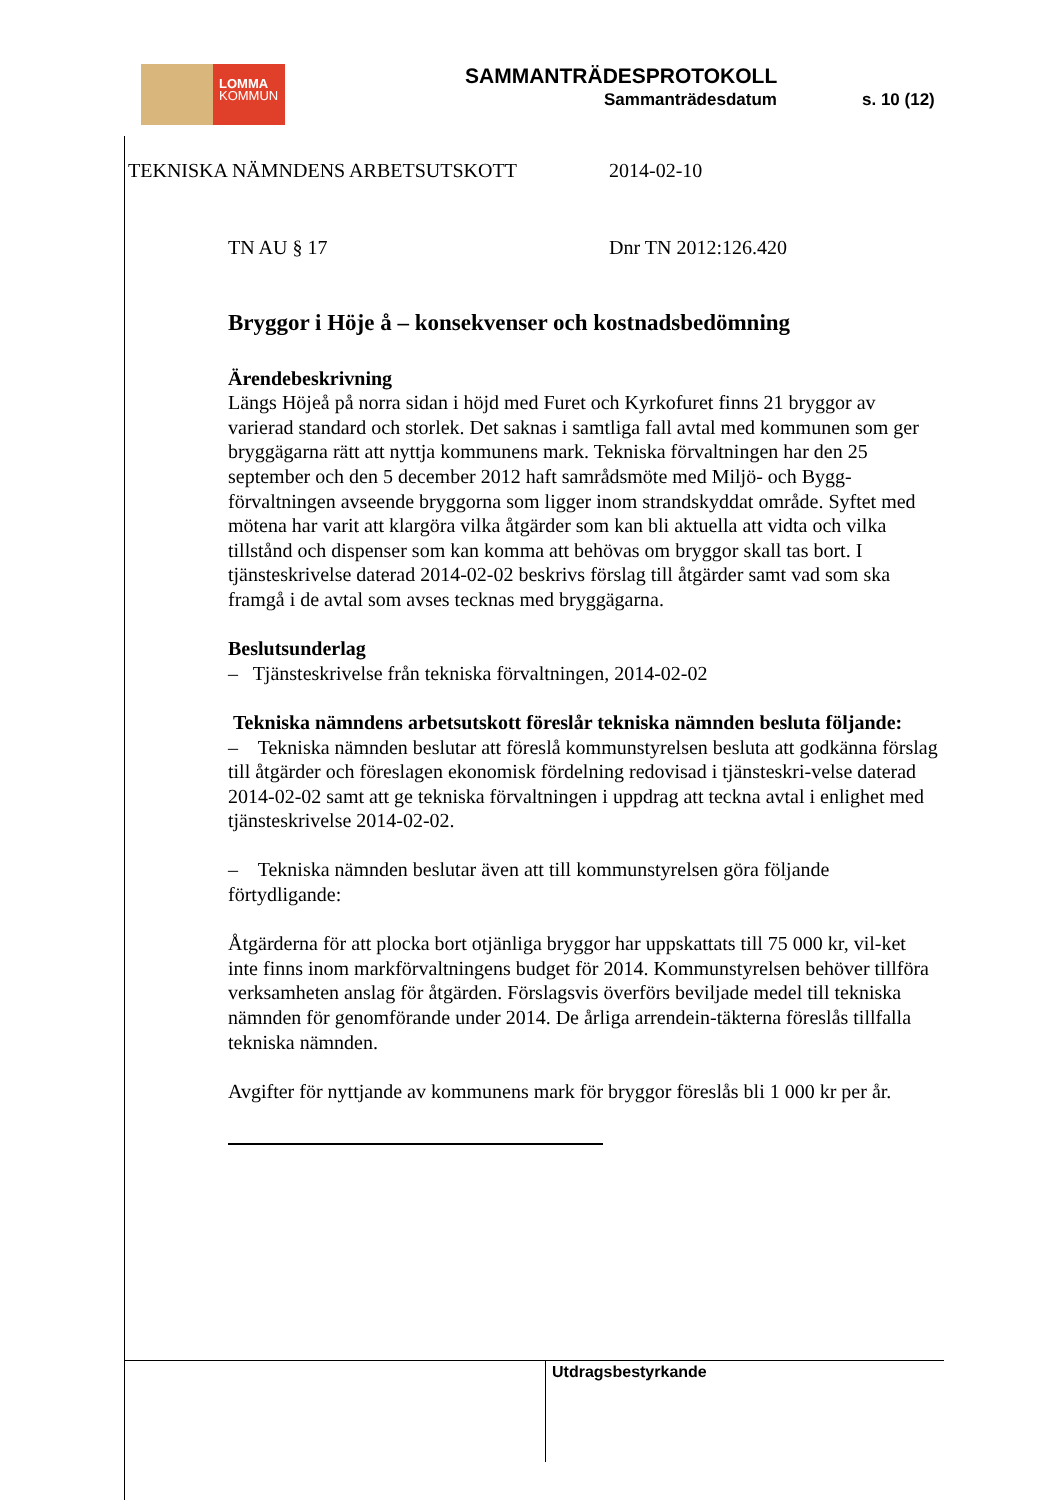LOMMA
KOMMUN
SAMMANTRÄDESPROTOKOLL
Sammanträdesdatum s. 10 (12)
TEKNISKA NÄMNDENS ARBETSUTSKOTT 2014-02-10
TN AU § 17 Dnr TN 2012:126.420
Bryggor i Höje å – konsekvenser och kostnadsbedömning
Ärendebeskrivning
Längs Höjeå på norra sidan i höjd med Furet och Kyrkofuret finns 21 bryggor av varierad standard och storlek. Det saknas i samtliga fall avtal med kommunen som ger bryggägarna rätt att nyttja kommunens mark. Tekniska förvaltningen har den 25 september och den 5 december 2012 haft samrådsmöte med Miljö- och Bygg-förvaltningen avseende bryggorna som ligger inom strandskyddat område. Syftet med mötena har varit att klargöra vilka åtgärder som kan bli aktuella att vidta och vilka tillstånd och dispenser som kan komma att behövas om bryggor skall tas bort. I tjänsteskrivelse daterad 2014-02-02 beskrivs förslag till åtgärder samt vad som ska framgå i de avtal som avses tecknas med bryggägarna.
Beslutsunderlag
– Tjänsteskrivelse från tekniska förvaltningen, 2014-02-02
Tekniska nämndens arbetsutskott föreslår tekniska nämnden besluta följande:
– Tekniska nämnden beslutar att föreslå kommunstyrelsen besluta att godkänna förslag till åtgärder och föreslagen ekonomisk fördelning redovisad i tjänsteskri-velse daterad 2014-02-02 samt att ge tekniska förvaltningen i uppdrag att teckna avtal i enlighet med tjänsteskrivelse 2014-02-02.
– Tekniska nämnden beslutar även att till kommunstyrelsen göra följande förtydligande:
Åtgärderna för att plocka bort otjänliga bryggor har uppskattats till 75 000 kr, vil-ket inte finns inom markförvaltningens budget för 2014. Kommunstyrelsen behöver tillföra verksamheten anslag för åtgärden. Förslagsvis överförs beviljade medel till tekniska nämnden för genomförande under 2014. De årliga arrendein-täkterna föreslås tillfalla tekniska nämnden.
Avgifter för nyttjande av kommunens mark för bryggor föreslås bli 1 000 kr per år.
Utdragsbestyrkande